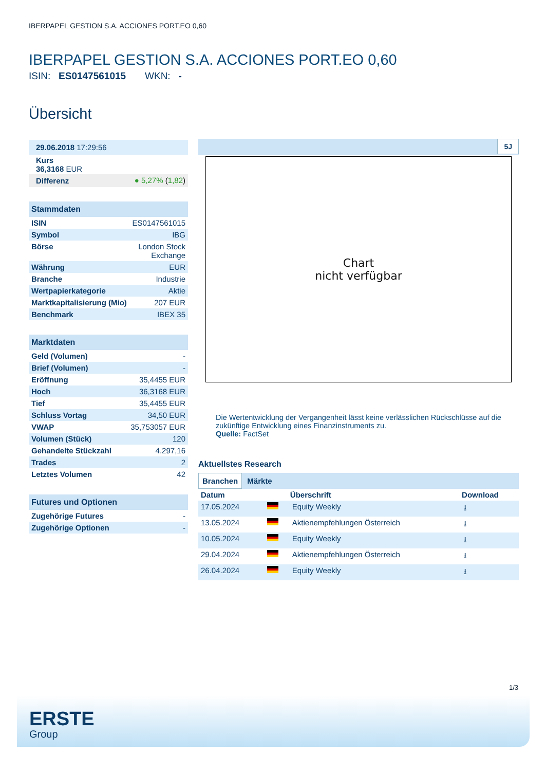IBERPAPEL GESTION S.A. ACCIONES PORT.EO 0,60
IBERPAPEL GESTION S.A. ACCIONES PORT.EO 0,60
ISIN: ES0147561015 WKN: -
Übersicht
| 29.06.2018 17:29:56 |
| Kurs 36,3168 EUR |
| Differenz | ● 5,27% ( 1,82 ) |
Stammdaten
| ISIN | ES0147561015 |
| Symbol | IBG |
| Börse | London Stock Exchange |
| Währung | EUR |
| Branche | Industrie |
| Wertpapierkategorie | Aktie |
| Marktkapitalisierung (Mio) | 207 EUR |
| Benchmark | IBEX 35 |
Marktdaten
| Geld (Volumen) | - |
| Brief (Volumen) | - |
| Eröffnung | 35,4455 EUR |
| Hoch | 36,3168 EUR |
| Tief | 35,4455 EUR |
| Schluss Vortag | 34,50 EUR |
| VWAP | 35,753057 EUR |
| Volumen (Stück) | 120 |
| Gehandelte Stückzahl | 4.297,16 |
| Trades | 2 |
| Letztes Volumen | 42 |
Futures und Optionen
| Zugehörige Futures | - |
| Zugehörige Optionen | - |
5J
Chart
nicht verfügbar
Die Wertentwicklung der Vergangenheit lässt keine verlässlichen Rückschlüsse auf die zukünftige Entwicklung eines Finanzinstruments zu.
Quelle: FactSet
Aktuellstes Research
Branchen Märkte
| Datum | | Überschrift | Download |
| --- | --- | --- | --- |
| 17.05.2024 | | Equity Weekly | ⭳ |
| 13.05.2024 | | Aktienempfehlungen Österreich | ⭳ |
| 10.05.2024 | | Equity Weekly | ⭳ |
| 29.04.2024 | | Aktienempfehlungen Österreich | ⭳ |
| 26.04.2024 | | Equity Weekly | ⭳ |
1/3
ERSTE
Group